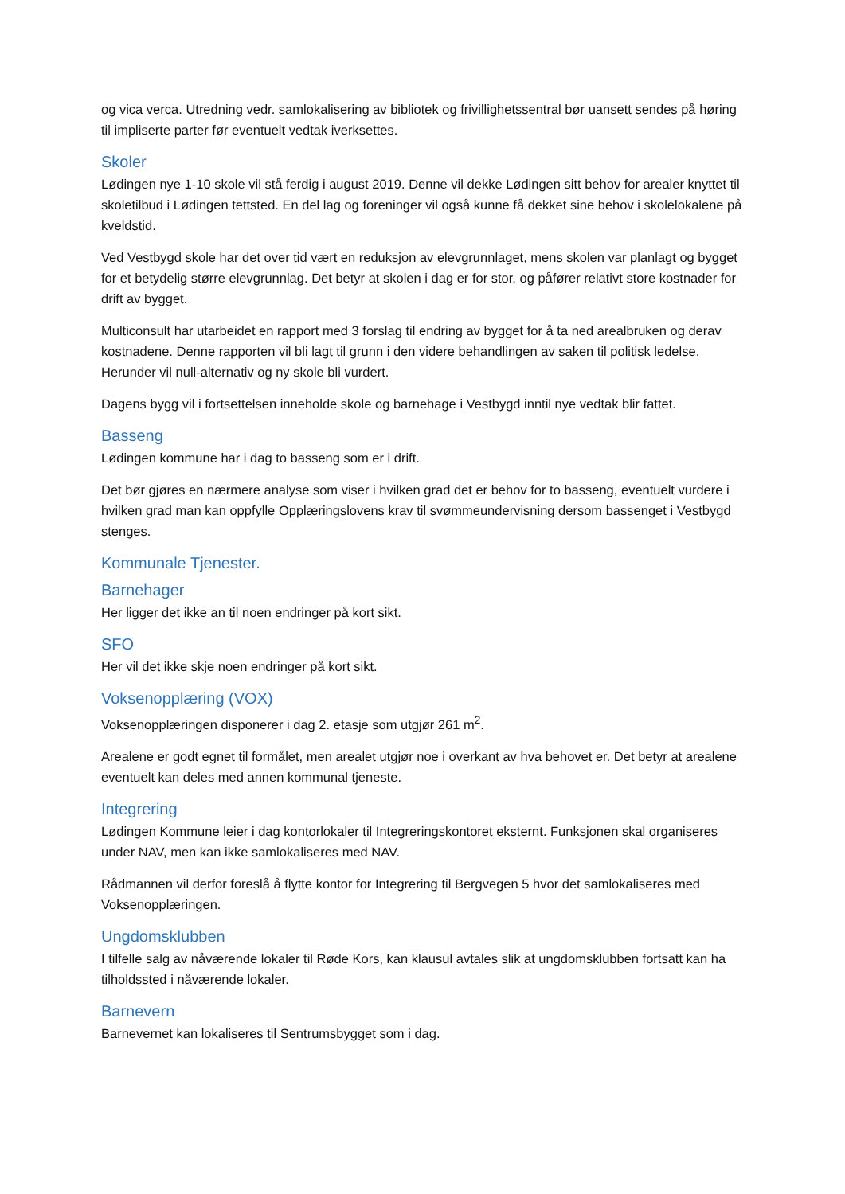og vica verca. Utredning vedr. samlokalisering av bibliotek og frivillighetssentral bør uansett sendes på høring til impliserte parter før eventuelt vedtak iverksettes.
Skoler
Lødingen nye 1-10 skole vil stå ferdig i august 2019. Denne vil dekke Lødingen sitt behov for arealer knyttet til skoletilbud i Lødingen tettsted. En del lag og foreninger vil også kunne få dekket sine behov i skolelokalene på kveldstid.
Ved Vestbygd skole har det over tid vært en reduksjon av elevgrunnlaget, mens skolen var planlagt og bygget for et betydelig større elevgrunnlag. Det betyr at skolen i dag er for stor, og påfører relativt store kostnader for drift av bygget.
Multiconsult har utarbeidet en rapport med 3 forslag til endring av bygget for å ta ned arealbruken og derav kostnadene. Denne rapporten vil bli lagt til grunn i den videre behandlingen av saken til politisk ledelse. Herunder vil null-alternativ og ny skole bli vurdert.
Dagens bygg vil i fortsettelsen inneholde skole og barnehage i Vestbygd inntil nye vedtak blir fattet.
Basseng
Lødingen kommune har i dag to basseng som er i drift.
Det bør gjøres en nærmere analyse som viser i hvilken grad det er behov for to basseng, eventuelt vurdere i hvilken grad man kan oppfylle Opplæringslovens krav til svømmeundervisning dersom bassenget i Vestbygd stenges.
Kommunale Tjenester.
Barnehager
Her ligger det ikke an til noen endringer på kort sikt.
SFO
Her vil det ikke skje noen endringer på kort sikt.
Voksenopplæring (VOX)
Voksenopplæringen disponerer i dag 2. etasje som utgjør 261 m<sup>2</sup>.
Arealene er godt egnet til formålet, men arealet utgjør noe i overkant av hva behovet er. Det betyr at arealene eventuelt kan deles med annen kommunal tjeneste.
Integrering
Lødingen Kommune leier i dag kontorlokaler til Integreringskontoret eksternt. Funksjonen skal organiseres under NAV, men kan ikke samlokaliseres med NAV.
Rådmannen vil derfor foreslå å flytte kontor for Integrering til Bergvegen 5 hvor det samlokaliseres med Voksenopplæringen.
Ungdomsklubben
I tilfelle salg av nåværende lokaler til Røde Kors, kan klausul avtales slik at ungdomsklubben fortsatt kan ha tilholdssted i nåværende lokaler.
Barnevern
Barnevernet kan lokaliseres til Sentrumsbygget som i dag.